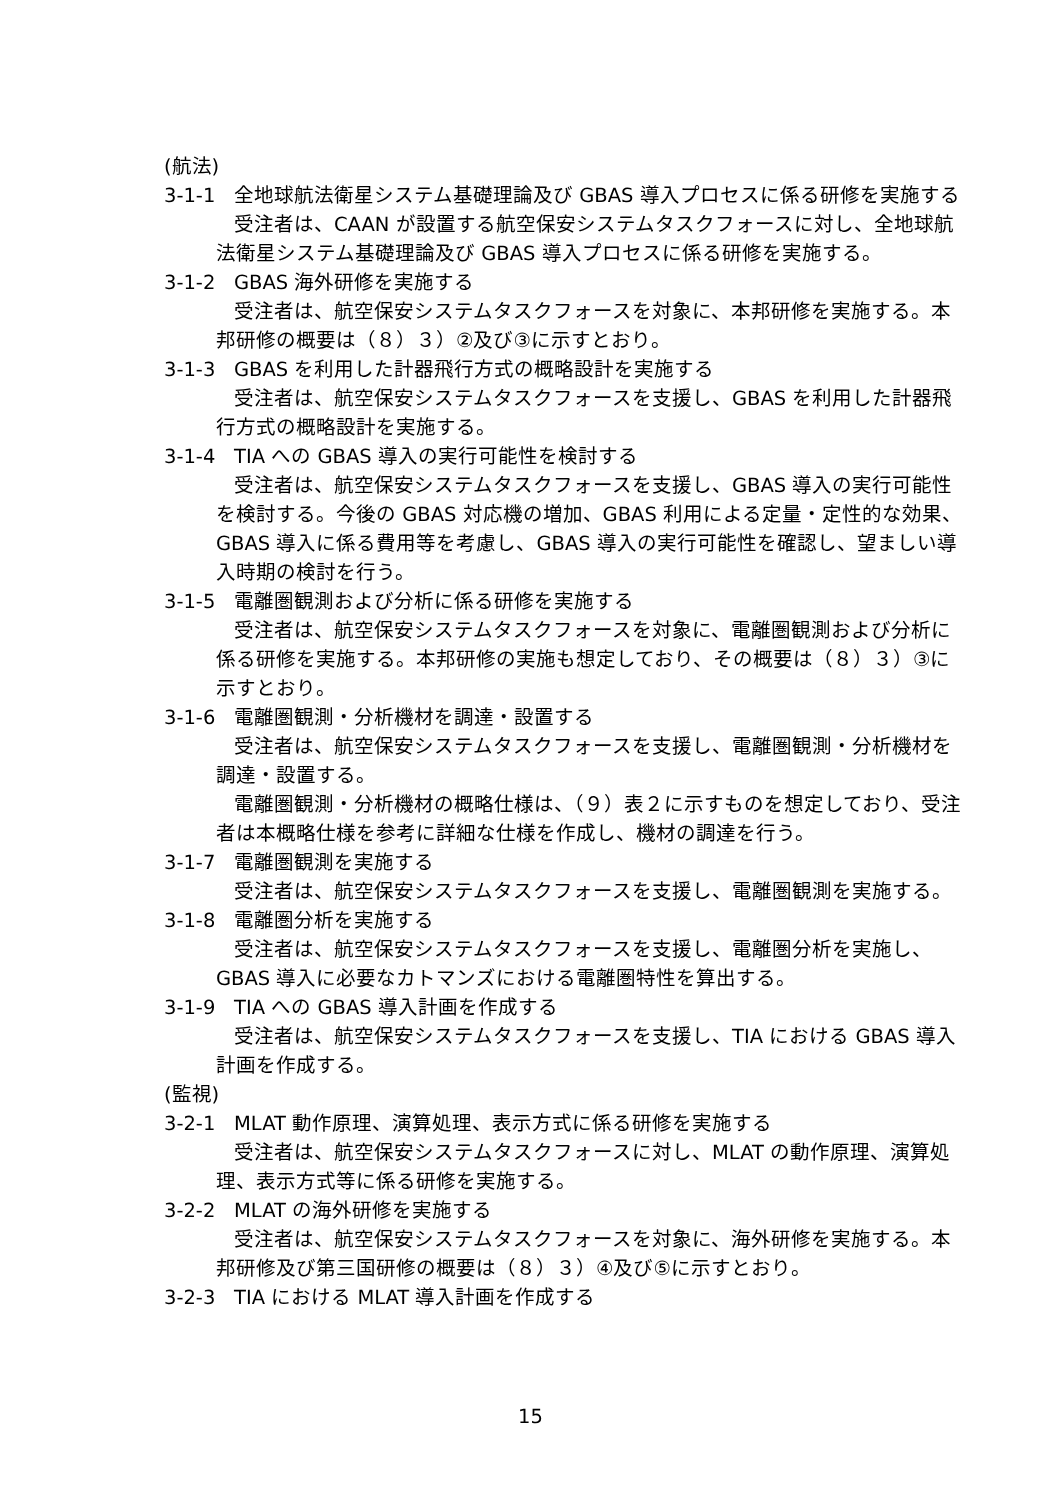(航法)
3-1-1 全地球航法衛星システム基礎理論及び GBAS 導入プロセスに係る研修を実施する
受注者は、CAAN が設置する航空保安システムタスクフォースに対し、全地球航法衛星システム基礎理論及び GBAS 導入プロセスに係る研修を実施する。
3-1-2 GBAS 海外研修を実施する
受注者は、航空保安システムタスクフォースを対象に、本邦研修を実施する。本邦研修の概要は（８）３）②及び③に示すとおり。
3-1-3 GBAS を利用した計器飛行方式の概略設計を実施する
受注者は、航空保安システムタスクフォースを支援し、GBAS を利用した計器飛行方式の概略設計を実施する。
3-1-4 TIA への GBAS 導入の実行可能性を検討する
受注者は、航空保安システムタスクフォースを支援し、GBAS 導入の実行可能性を検討する。今後の GBAS 対応機の増加、GBAS 利用による定量・定性的な効果、GBAS 導入に係る費用等を考慮し、GBAS 導入の実行可能性を確認し、望ましい導入時期の検討を行う。
3-1-5 電離圏観測および分析に係る研修を実施する
受注者は、航空保安システムタスクフォースを対象に、電離圏観測および分析に係る研修を実施する。本邦研修の実施も想定しており、その概要は（８）３）③に示すとおり。
3-1-6 電離圏観測・分析機材を調達・設置する
受注者は、航空保安システムタスクフォースを支援し、電離圏観測・分析機材を調達・設置する。
電離圏観測・分析機材の概略仕様は、（９）表２に示すものを想定しており、受注者は本概略仕様を参考に詳細な仕様を作成し、機材の調達を行う。
3-1-7 電離圏観測を実施する
受注者は、航空保安システムタスクフォースを支援し、電離圏観測を実施する。
3-1-8 電離圏分析を実施する
受注者は、航空保安システムタスクフォースを支援し、電離圏分析を実施し、GBAS 導入に必要なカトマンズにおける電離圏特性を算出する。
3-1-9 TIA への GBAS 導入計画を作成する
受注者は、航空保安システムタスクフォースを支援し、TIA における GBAS 導入計画を作成する。
(監視)
3-2-1 MLAT 動作原理、演算処理、表示方式に係る研修を実施する
受注者は、航空保安システムタスクフォースに対し、MLAT の動作原理、演算処理、表示方式等に係る研修を実施する。
3-2-2 MLAT の海外研修を実施する
受注者は、航空保安システムタスクフォースを対象に、海外研修を実施する。本邦研修及び第三国研修の概要は（８）３）④及び⑤に示すとおり。
3-2-3 TIA における MLAT 導入計画を作成する
15